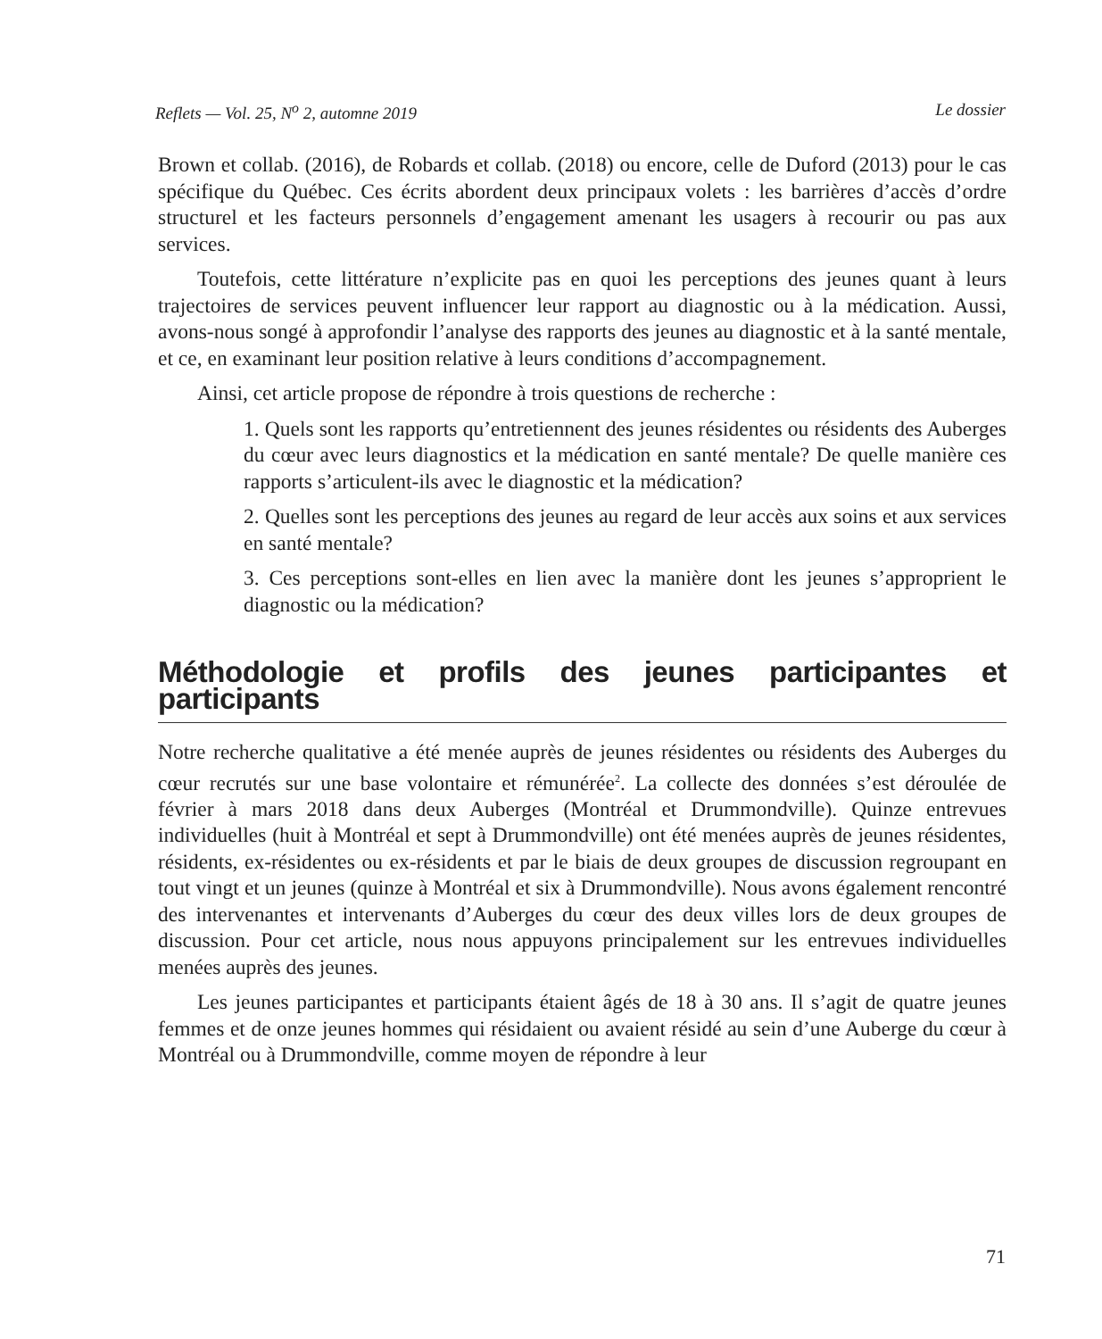Reflets — Vol. 25, N<sup>o</sup> 2, automne 2019 Le dossier
Brown et collab. (2016), de Robards et collab. (2018) ou encore, celle de Duford (2013) pour le cas spécifique du Québec. Ces écrits abordent deux principaux volets : les barrières d’accès d’ordre structurel et les facteurs personnels d’engagement amenant les usagers à recourir ou pas aux services.
Toutefois, cette littérature n’explicite pas en quoi les perceptions des jeunes quant à leurs trajectoires de services peuvent influencer leur rapport au diagnostic ou à la médication. Aussi, avons-nous songé à approfondir l’analyse des rapports des jeunes au diagnostic et à la santé mentale, et ce, en examinant leur position relative à leurs conditions d’accompagnement.
Ainsi, cet article propose de répondre à trois questions de recherche :
1. Quels sont les rapports qu’entretiennent des jeunes résidentes ou résidents des Auberges du cœur avec leurs diagnostics et la médication en santé mentale? De quelle manière ces rapports s’articulent-ils avec le diagnostic et la médication?
2. Quelles sont les perceptions des jeunes au regard de leur accès aux soins et aux services en santé mentale?
3. Ces perceptions sont-elles en lien avec la manière dont les jeunes s’approprient le diagnostic ou la médication?
Méthodologie et profils des jeunes participantes et participants
Notre recherche qualitative a été menée auprès de jeunes résidentes ou résidents des Auberges du cœur recrutés sur une base volontaire et rémunérée<sup>2</sup>. La collecte des données s’est déroulée de février à mars 2018 dans deux Auberges (Montréal et Drummondville). Quinze entrevues individuelles (huit à Montréal et sept à Drummondville) ont été menées auprès de jeunes résidentes, résidents, ex-résidentes ou ex-résidents et par le biais de deux groupes de discussion regroupant en tout vingt et un jeunes (quinze à Montréal et six à Drummondville). Nous avons également rencontré des intervenantes et intervenants d’Auberges du cœur des deux villes lors de deux groupes de discussion. Pour cet article, nous nous appuyons principalement sur les entrevues individuelles menées auprès des jeunes.
Les jeunes participantes et participants étaient âgés de 18 à 30 ans. Il s’agit de quatre jeunes femmes et de onze jeunes hommes qui résidaient ou avaient résidé au sein d’une Auberge du cœur à Montréal ou à Drummondville, comme moyen de répondre à leur
71